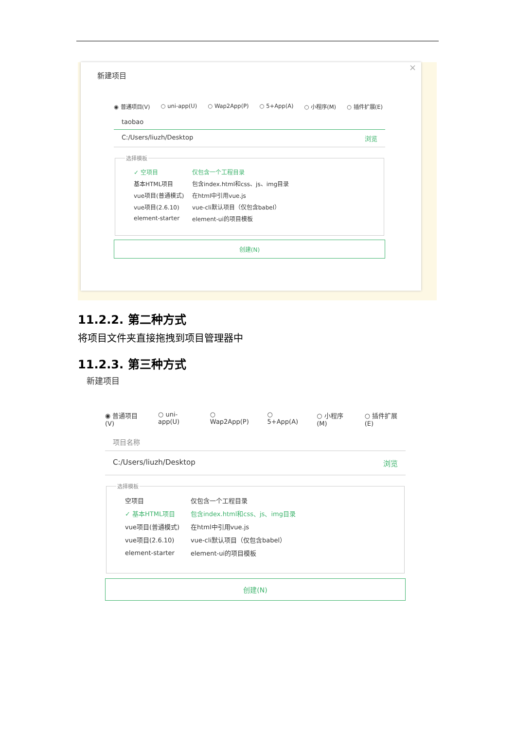新建项目
×
◉ 普通项目(V) ○ uni-app(U) ○ Wap2App(P) ○ 5+App(A) ○ 小程序(M) ○ 插件扩展(E)
taobao
C:/Users/liuzh/Desktop 浏览
选择模板
✓ 空项目 仅包含一个工程目录
基本HTML项目 包含index.html和css、js、img目录
vue项目(普通模式) 在html中引用vue.js
vue项目(2.6.10) vue-cli默认项目（仅包含babel）
element-starter element-ui的项目模板
创建(N)
11.2.2. 第二种方式
将项目文件夹直接拖拽到项目管理器中
11.2.3. 第三种方式
新建项目
◉ 普通项目(V) ○ uni-app(U) ○ Wap2App(P) ○ 5+App(A) ○ 小程序(M) ○ 插件扩展(E)
项目名称
C:/Users/liuzh/Desktop 浏览
选择模板
空项目 仅包含一个工程目录
✓ 基本HTML项目 包含index.html和css、js、img目录
vue项目(普通模式) 在html中引用vue.js
vue项目(2.6.10) vue-cli默认项目（仅包含babel）
element-starter element-ui的项目模板
创建(N)